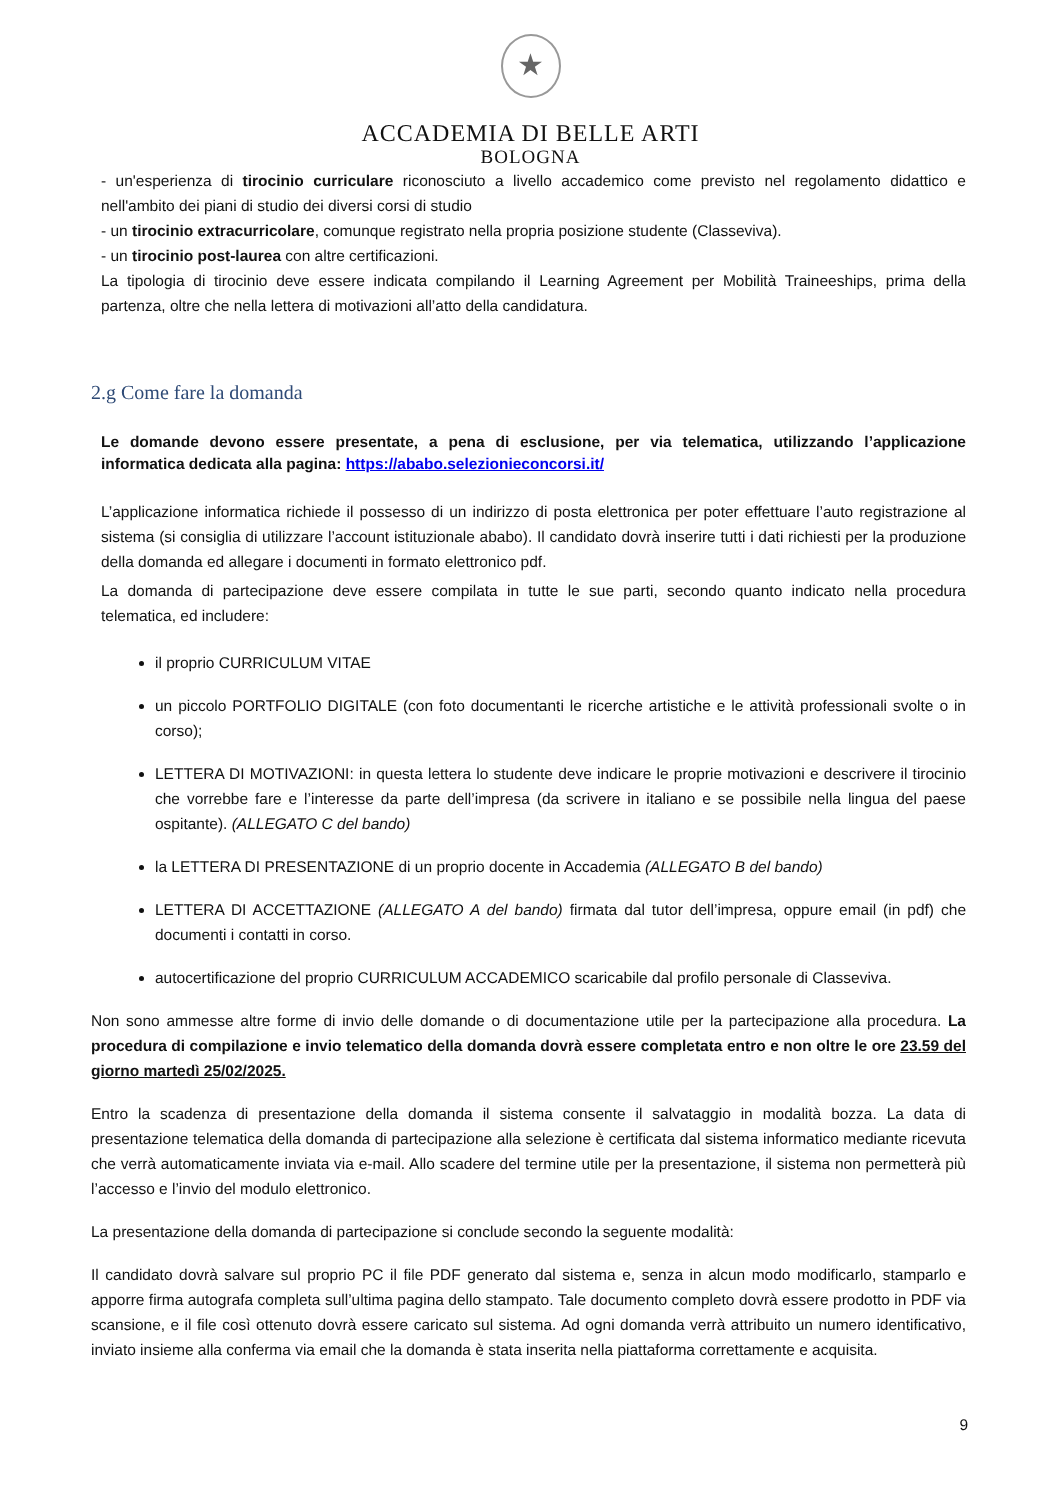★
ACCADEMIA DI BELLE ARTI
BOLOGNA
- un'esperienza di tirocinio curriculare riconosciuto a livello accademico come previsto nel regolamento didattico e nell'ambito dei piani di studio dei diversi corsi di studio
- un tirocinio extracurricolare, comunque registrato nella propria posizione studente (Classeviva).
- un tirocinio post-laurea con altre certificazioni.
La tipologia di tirocinio deve essere indicata compilando il Learning Agreement per Mobilità Traineeships, prima della partenza, oltre che nella lettera di motivazioni all’atto della candidatura.
2.g Come fare la domanda
Le domande devono essere presentate, a pena di esclusione, per via telematica, utilizzando l’applicazione informatica dedicata alla pagina: https://ababo.selezionieconcorsi.it/
L’applicazione informatica richiede il possesso di un indirizzo di posta elettronica per poter effettuare l’auto registrazione al sistema (si consiglia di utilizzare l’account istituzionale ababo). Il candidato dovrà inserire tutti i dati richiesti per la produzione della domanda ed allegare i documenti in formato elettronico pdf.
La domanda di partecipazione deve essere compilata in tutte le sue parti, secondo quanto indicato nella procedura telematica, ed includere:
il proprio CURRICULUM VITAE
un piccolo PORTFOLIO DIGITALE (con foto documentanti le ricerche artistiche e le attività professionali svolte o in corso);
LETTERA DI MOTIVAZIONI: in questa lettera lo studente deve indicare le proprie motivazioni e descrivere il tirocinio che vorrebbe fare e l’interesse da parte dell’impresa (da scrivere in italiano e se possibile nella lingua del paese ospitante). (ALLEGATO C del bando)
la LETTERA DI PRESENTAZIONE di un proprio docente in Accademia (ALLEGATO B del bando)
LETTERA DI ACCETTAZIONE (ALLEGATO A del bando) firmata dal tutor dell’impresa, oppure email (in pdf) che documenti i contatti in corso.
autocertificazione del proprio CURRICULUM ACCADEMICO scaricabile dal profilo personale di Classeviva.
Non sono ammesse altre forme di invio delle domande o di documentazione utile per la partecipazione alla procedura. La procedura di compilazione e invio telematico della domanda dovrà essere completata entro e non oltre le ore 23.59 del giorno martedì 25/02/2025.
Entro la scadenza di presentazione della domanda il sistema consente il salvataggio in modalità bozza. La data di presentazione telematica della domanda di partecipazione alla selezione è certificata dal sistema informatico mediante ricevuta che verrà automaticamente inviata via e-mail. Allo scadere del termine utile per la presentazione, il sistema non permetterà più l’accesso e l’invio del modulo elettronico.
La presentazione della domanda di partecipazione si conclude secondo la seguente modalità:
Il candidato dovrà salvare sul proprio PC il file PDF generato dal sistema e, senza in alcun modo modificarlo, stamparlo e apporre firma autografa completa sull’ultima pagina dello stampato. Tale documento completo dovrà essere prodotto in PDF via scansione, e il file così ottenuto dovrà essere caricato sul sistema. Ad ogni domanda verrà attribuito un numero identificativo, inviato insieme alla conferma via email che la domanda è stata inserita nella piattaforma correttamente e acquisita.
9